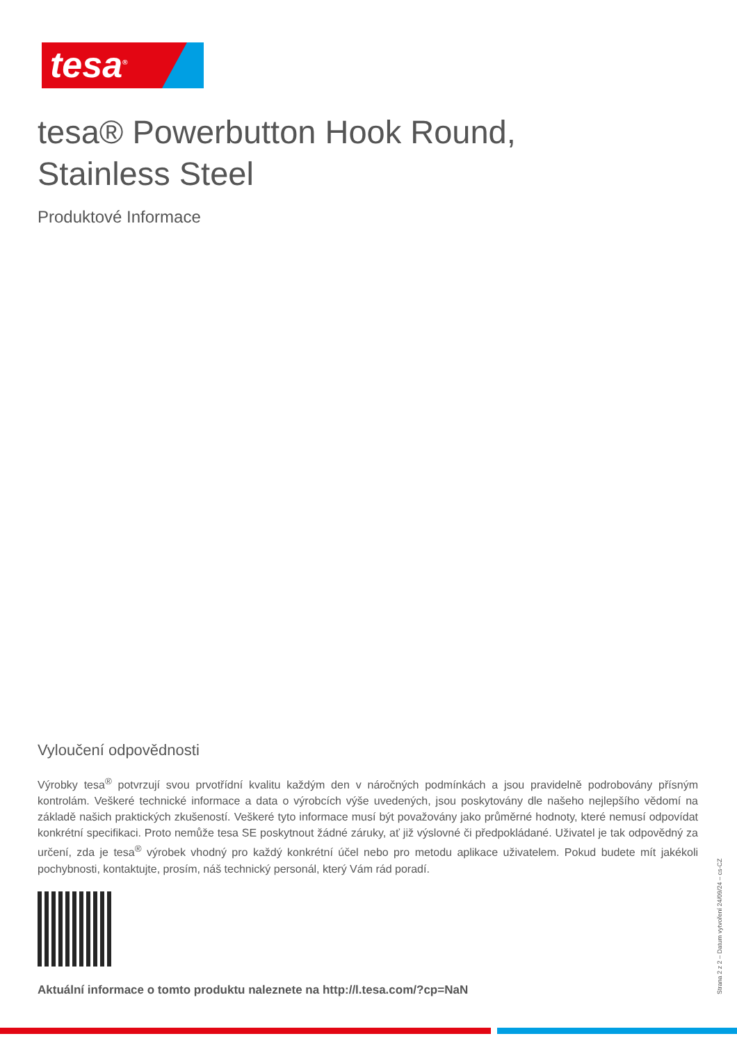tesa<sup>®</sup>
tesa® Powerbutton Hook Round,
Stainless Steel
Produktové Informace
Vyloučení odpovědnosti
Výrobky tesa<sup>®</sup> potvrzují svou prvotřídní kvalitu každým den v náročných podmínkách a jsou pravidelně podrobovány přísným kontrolám. Veškeré technické informace a data o výrobcích výše uvedených, jsou poskytovány dle našeho nejlepšího vědomí na základě našich praktických zkušeností. Veškeré tyto informace musí být považovány jako průměrné hodnoty, které nemusí odpovídat konkrétní specifikaci. Proto nemůže tesa SE poskytnout žádné záruky, ať již výslovné či předpokládané. Uživatel je tak odpovědný za určení, zda je tesa<sup>®</sup> výrobek vhodný pro každý konkrétní účel nebo pro metodu aplikace uživatelem. Pokud budete mít jakékoli pochybnosti, kontaktujte, prosím, náš technický personál, který Vám rád poradí.
Aktuální informace o tomto produktu naleznete na http://l.tesa.com/?cp=NaN
Strana 2 z 2 – Datum vytvoření 24/09/24 – cs-CZ